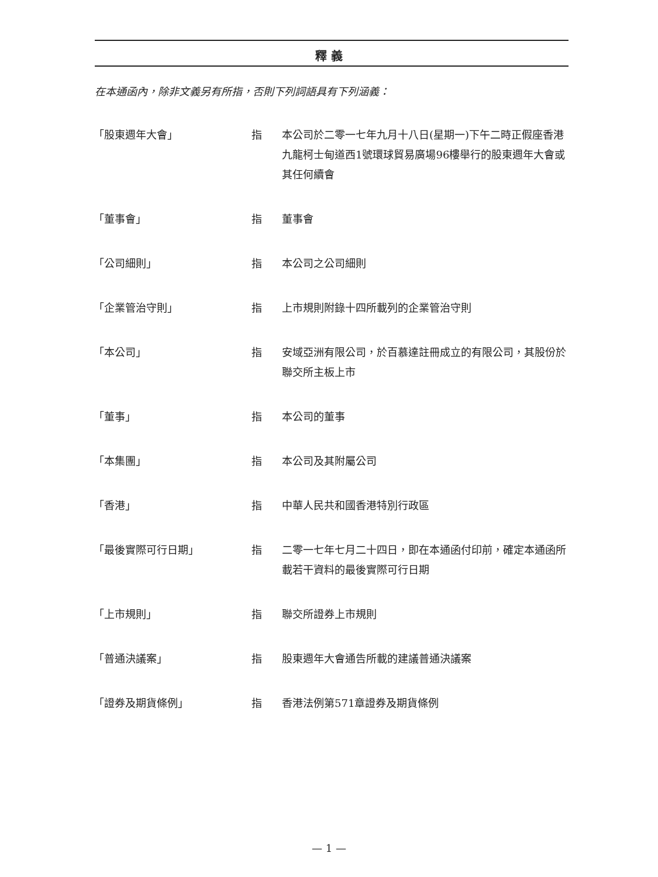釋 義
在本通函內，除非文義另有所指，否則下列詞語具有下列涵義：
| 「股東週年大會」 | 指 | 本公司於二零一七年九月十八日(星期一)下午二時正假座香港九龍柯士甸道西1號環球貿易廣場96樓舉行的股東週年大會或其任何續會 |
| 「董事會」 | 指 | 董事會 |
| 「公司細則」 | 指 | 本公司之公司細則 |
| 「企業管治守則」 | 指 | 上市規則附錄十四所載列的企業管治守則 |
| 「本公司」 | 指 | 安域亞洲有限公司，於百慕達註冊成立的有限公司，其股份於聯交所主板上市 |
| 「董事」 | 指 | 本公司的董事 |
| 「本集團」 | 指 | 本公司及其附屬公司 |
| 「香港」 | 指 | 中華人民共和國香港特別行政區 |
| 「最後實際可行日期」 | 指 | 二零一七年七月二十四日，即在本通函付印前，確定本通函所載若干資料的最後實際可行日期 |
| 「上市規則」 | 指 | 聯交所證券上市規則 |
| 「普通決議案」 | 指 | 股東週年大會通告所載的建議普通決議案 |
| 「證券及期貨條例」 | 指 | 香港法例第571章證券及期貨條例 |
— 1 —